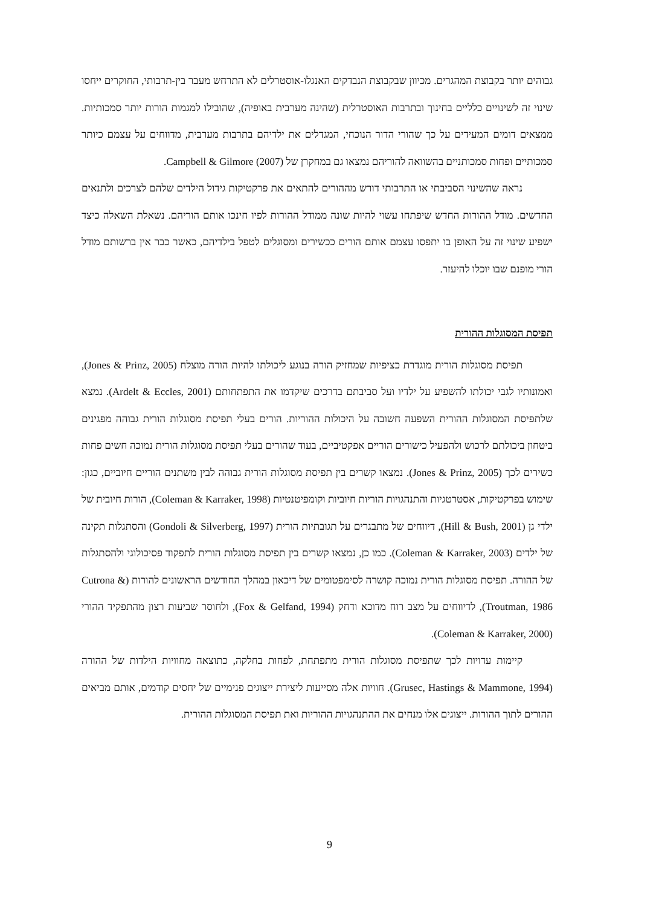גבוהים יותר בקבוצת המהגרים. מכיוון שבקבוצת הנבדקים האנגלו-אוסטרלים לא התרחש מעבר בין-תרבותי, החוקרים ייחסו שינוי זה לשינויים כלליים בחינוך ובתרבות האוסטרלית (שהינה מערבית באופיה), שהובילו למגמות הורות יותר סמכותיות. ממצאים דומים המעידים על כך שהורי הדור הנוכחי, המגדלים את ילדיהם בתרבות מערבית, מדווחים על עצמם כיותר סמכותיים ופחות סמכותניים בהשוואה להוריהם נמצאו גם במחקרן של Campbell & Gilmore (2007).
נראה שהשינוי הסביבתי או התרבותי דורש מההורים להתאים את פרקטיקות גידול הילדים שלהם לצרכים ולתנאים החדשים. מודל ההורות החדש שיפתחו עשוי להיות שונה ממודל ההורות לפיו חינכו אותם הוריהם. נשאלת השאלה כיצד ישפיע שינוי זה על האופן בו יתפסו עצמם אותם הורים ככשירים ומסוגלים לטפל בילדיהם, כאשר כבר אין ברשותם מודל הורי מופנם שבו יוכלו להיעזר.
תפיסת המסוגלות ההורית
תפיסת מסוגלות הורית מוגדרת כציפיות שמחזיק הורה בנוגע ליכולתו להיות הורה מוצלח (Jones & Prinz, 2005), ואמונותיו לגבי יכולתו להשפיע על ילדיו ועל סביבתם בדרכים שיקדמו את התפתחותם (Ardelt & Eccles, 2001). נמצא שלתפיסת המסוגלות ההורית השפעה חשובה על היכולות ההוריות. הורים בעלי תפיסת מסוגלות הורית גבוהה מפגינים ביטחון ביכולתם לרכוש ולהפעיל כישורים הוריים אפקטיביים, בעוד שהורים בעלי תפיסת מסוגלות הורית נמוכה חשים פחות כשירים לכך (Jones & Prinz, 2005). נמצאו קשרים בין תפיסת מסוגלות הורית גבוהה לבין משתנים הוריים חיוביים, כגון: שימוש בפרקטיקות, אסטרטגיות והתנהגויות הוריות חיוביות וקומפיטנטיות (Coleman & Karraker, 1998), הורות חיובית של ילדי גן (Hill & Bush, 2001), דיווחים של מתבגרים על תגובתיות הורית (Gondoli & Silverberg, 1997) והסתגלות תקינה של ילדים (Coleman & Karraker, 2003). כמו כן, נמצאו קשרים בין תפיסת מסוגלות הורית לתפקוד פסיכולוגי ולהסתגלות של ההורה. תפיסת מסוגלות הורית נמוכה קושרה לסימפטומים של דיכאון במהלך החודשים הראשונים להורות (Cutrona & Troutman, 1986), לדיווחים על מצב רוח מדוכא ודחק (Fox & Gelfand, 1994), ולחוסר שביעות רצון מהתפקיד ההורי (Coleman & Karraker, 2000).
קיימות עדויות לכך שתפיסת מסוגלות הורית מתפתחת, לפחות בחלקה, כתוצאה מחוויות הילדות של ההורה (Grusec, Hastings & Mammone, 1994). חוויות אלה מסייעות ליצירת ייצוגים פנימיים של יחסים קודמים, אותם מביאים ההורים לתוך ההורות. ייצוגים אלו מנחים את ההתנהגויות ההוריות ואת תפיסת המסוגלות ההורית.
9